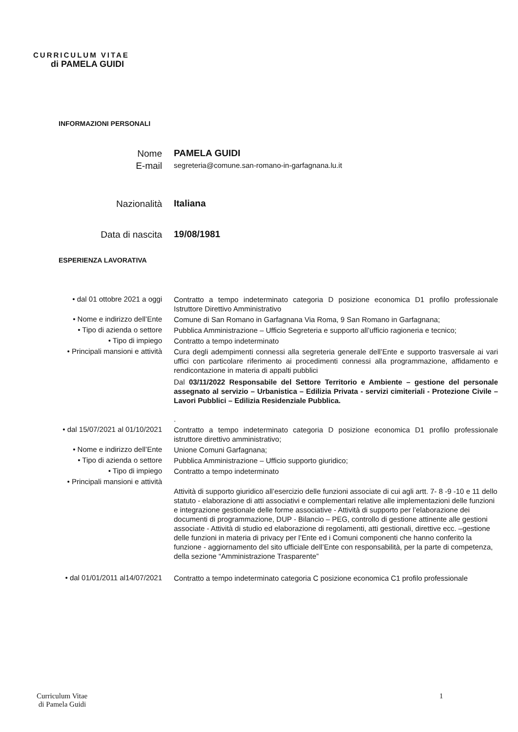CURRICULUM VITAE
di PAMELA GUIDI
INFORMAZIONI PERSONALI
Nome
PAMELA GUIDI
E-mail
segreteria@comune.san-romano-in-garfagnana.lu.it
Nazionalità
Italiana
Data di nascita
19/08/1981
ESPERIENZA LAVORATIVA
• dal 01 ottobre 2021 a oggi
Contratto a tempo indeterminato categoria D posizione economica D1 profilo professionale Istruttore Direttivo Amministrativo
• Nome e indirizzo dell’Ente
Comune di San Romano in Garfagnana Via Roma, 9 San Romano in Garfagnana;
• Tipo di azienda o settore
Pubblica Amministrazione – Ufficio Segreteria e supporto all’ufficio ragioneria e tecnico;
• Tipo di impiego
Contratto a tempo indeterminato
• Principali mansioni e attività
Cura degli adempimenti connessi alla segreteria generale dell’Ente e supporto trasversale ai vari uffici con particolare riferimento ai procedimenti connessi alla programmazione, affidamento e rendicontazione in materia di appalti pubblici
Dal 03/11/2022 Responsabile del Settore Territorio e Ambiente – gestione del personale assegnato al servizio – Urbanistica – Edilizia Privata - servizi cimiteriali - Protezione Civile – Lavori Pubblici – Edilizia Residenziale Pubblica.
.
• dal 15/07/2021 al 01/10/2021
Contratto a tempo indeterminato categoria D posizione economica D1 profilo professionale istruttore direttivo amministrativo;
• Nome e indirizzo dell’Ente
Unione Comuni Garfagnana;
• Tipo di azienda o settore
Pubblica Amministrazione – Ufficio supporto giuridico;
• Tipo di impiego
Contratto a tempo indeterminato
• Principali mansioni e attività
Attività di supporto giuridico all’esercizio delle funzioni associate di cui agli artt. 7- 8 -9 -10 e 11 dello statuto - elaborazione di atti associativi e complementari relative alle implementazioni delle funzioni e integrazione gestionale delle forme associative - Attività di supporto per l’elaborazione dei documenti di programmazione, DUP - Bilancio – PEG, controllo di gestione attinente alle gestioni associate - Attività di studio ed elaborazione di regolamenti, atti gestionali, direttive ecc. –gestione delle funzioni in materia di privacy per l’Ente ed i Comuni componenti che hanno conferito la funzione - aggiornamento del sito ufficiale dell’Ente con responsabilità, per la parte di competenza, della sezione “Amministrazione Trasparente”
• dal 01/01/2011 al14/07/2021
Contratto a tempo indeterminato categoria C posizione economica C1 profilo professionale
Curriculum Vitae
di Pamela Guidi
1